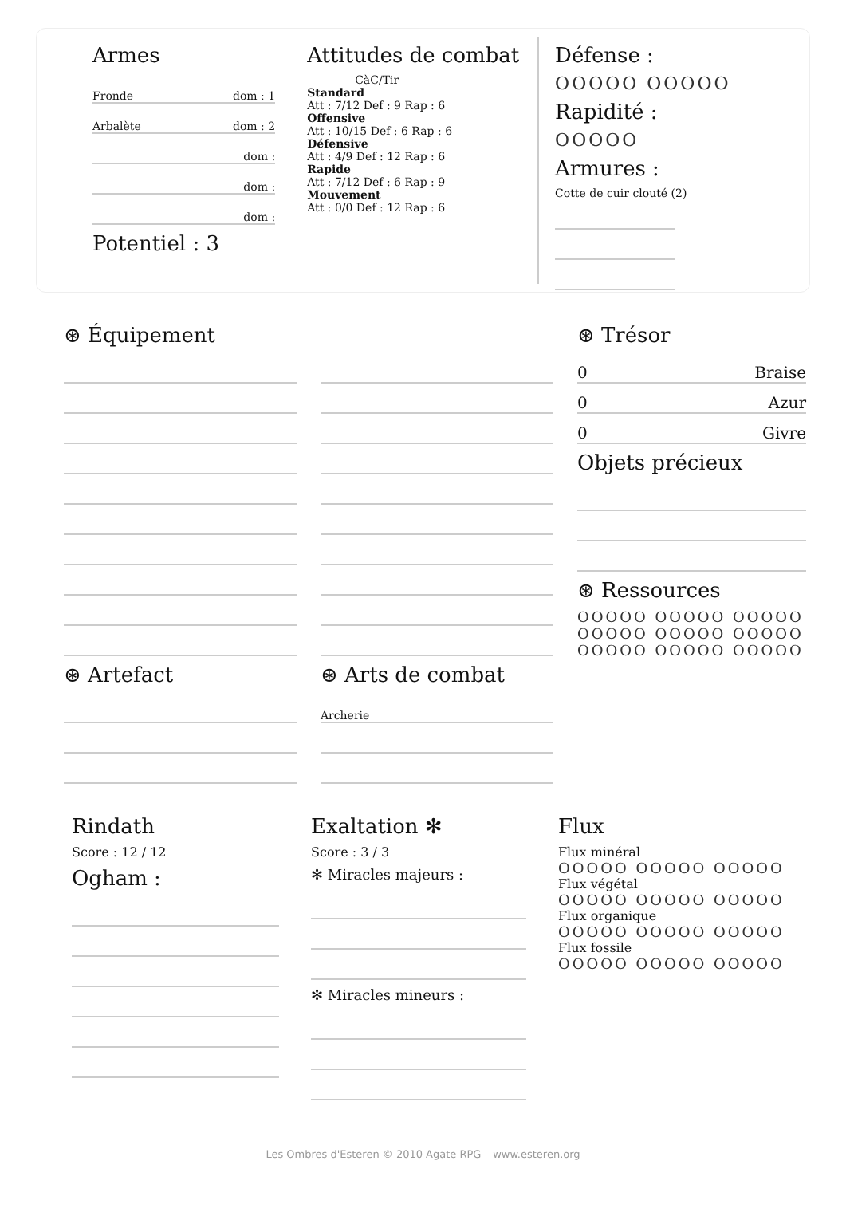Armes
Fronde dom : 1
Arbalète dom : 2
dom :
dom :
dom :
Potentiel : 3
Attitudes de combat
CàC/Tir
Standard
Att : 7/12 Def : 9 Rap : 6
Offensive
Att : 10/15 Def : 6 Rap : 6
Défensive
Att : 4/9 Def : 12 Rap : 6
Rapide
Att : 7/12 Def : 6 Rap : 9
Mouvement
Att : 0/0 Def : 12 Rap : 6
Défense :
OOOOO OOOOO
Rapidité :
OOOOO
Armures :
Cotte de cuir clouté (2)
⊛ Équipement
⊛ Artefact ⊛ Arts de combat
Archerie
⊛ Trésor
0 Braise
0 Azur
0 Givre
Objets précieux
⊛ Ressources
OOOOO OOOOO OOOOO
OOOOO OOOOO OOOOO
OOOOO OOOOO OOOOO
Rindath
Score : 12 / 12
Ogham :
Exaltation ✻
Score : 3 / 3
✻ Miracles majeurs :
✻ Miracles mineurs :
Flux
Flux minéral
OOOOO OOOOO OOOOO
Flux végétal
OOOOO OOOOO OOOOO
Flux organique
OOOOO OOOOO OOOOO
Flux fossile
OOOOO OOOOO OOOOO
Les Ombres d'Esteren © 2010 Agate RPG – www.esteren.org